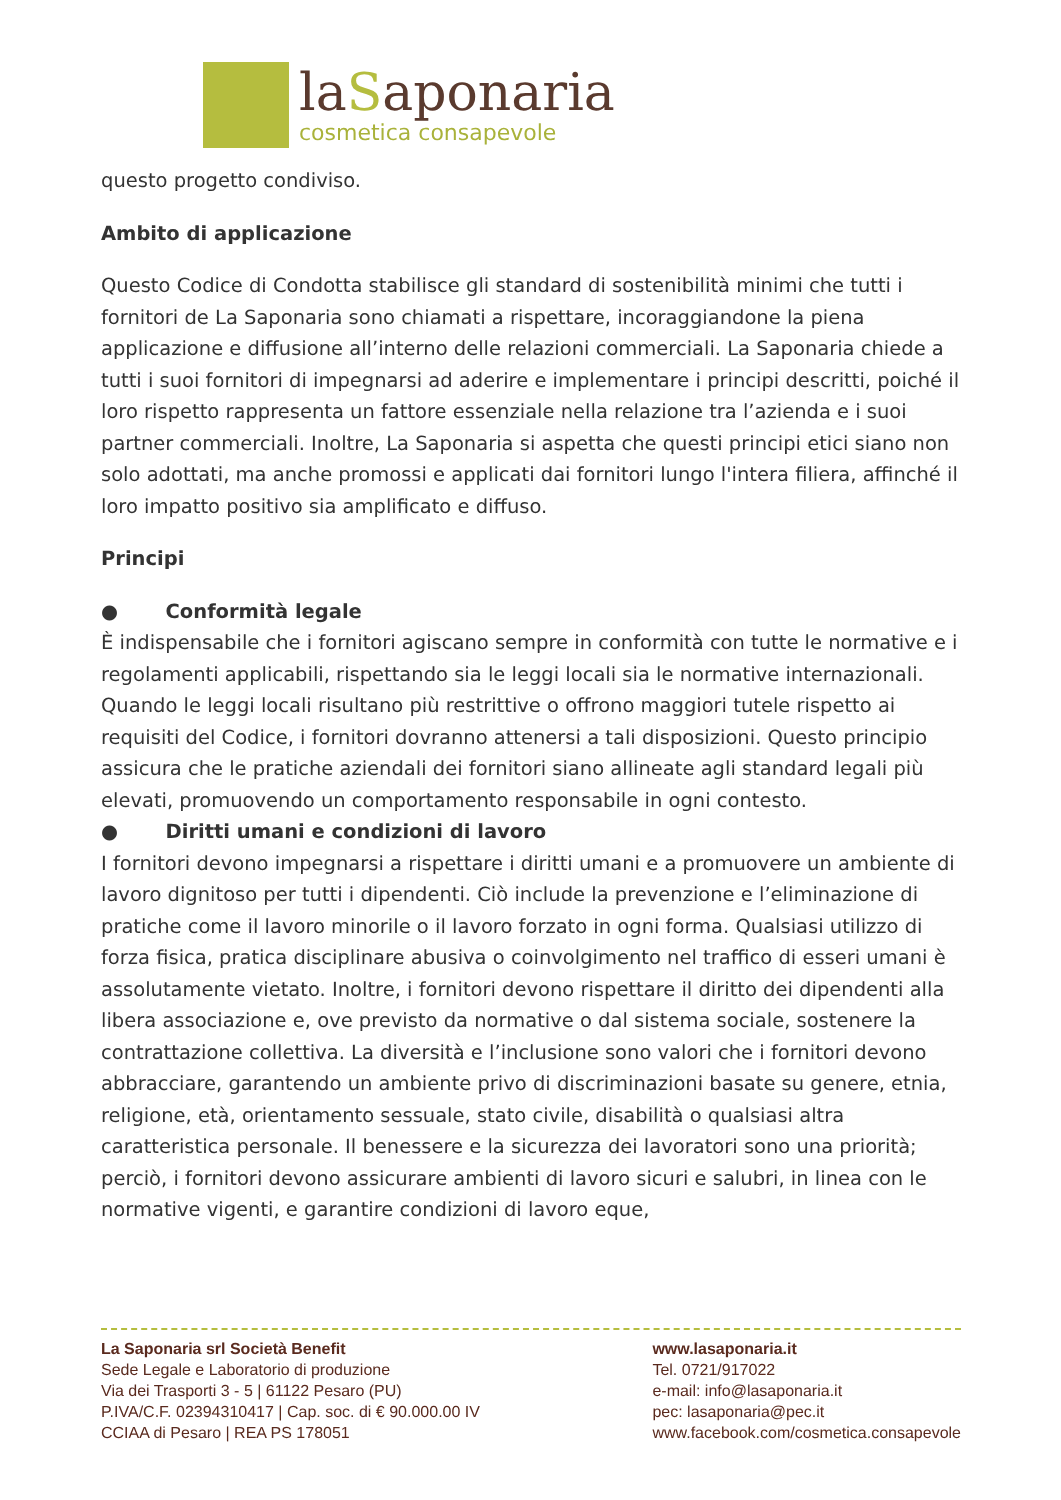laSaponaria
cosmetica consapevole
questo progetto condiviso.
Ambito di applicazione
Questo Codice di Condotta stabilisce gli standard di sostenibilità minimi che tutti i fornitori de La Saponaria sono chiamati a rispettare, incoraggiandone la piena applicazione e diffusione all’interno delle relazioni commerciali. La Saponaria chiede a tutti i suoi fornitori di impegnarsi ad aderire e implementare i principi descritti, poiché il loro rispetto rappresenta un fattore essenziale nella relazione tra l’azienda e i suoi partner commerciali. Inoltre, La Saponaria si aspetta che questi principi etici siano non solo adottati, ma anche promossi e applicati dai fornitori lungo l'intera filiera, affinché il loro impatto positivo sia amplificato e diffuso.
Principi
● Conformità legale
È indispensabile che i fornitori agiscano sempre in conformità con tutte le normative e i regolamenti applicabili, rispettando sia le leggi locali sia le normative internazionali. Quando le leggi locali risultano più restrittive o offrono maggiori tutele rispetto ai requisiti del Codice, i fornitori dovranno attenersi a tali disposizioni. Questo principio assicura che le pratiche aziendali dei fornitori siano allineate agli standard legali più elevati, promuovendo un comportamento responsabile in ogni contesto.
● Diritti umani e condizioni di lavoro
I fornitori devono impegnarsi a rispettare i diritti umani e a promuovere un ambiente di lavoro dignitoso per tutti i dipendenti. Ciò include la prevenzione e l’eliminazione di pratiche come il lavoro minorile o il lavoro forzato in ogni forma. Qualsiasi utilizzo di forza fisica, pratica disciplinare abusiva o coinvolgimento nel traffico di esseri umani è assolutamente vietato. Inoltre, i fornitori devono rispettare il diritto dei dipendenti alla libera associazione e, ove previsto da normative o dal sistema sociale, sostenere la contrattazione collettiva. La diversità e l’inclusione sono valori che i fornitori devono abbracciare, garantendo un ambiente privo di discriminazioni basate su genere, etnia, religione, età, orientamento sessuale, stato civile, disabilità o qualsiasi altra caratteristica personale. Il benessere e la sicurezza dei lavoratori sono una priorità; perciò, i fornitori devono assicurare ambienti di lavoro sicuri e salubri, in linea con le normative vigenti, e garantire condizioni di lavoro eque,
La Saponaria srl Società Benefit
Sede Legale e Laboratorio di produzione
Via dei Trasporti 3 - 5 | 61122 Pesaro (PU)
P.IVA/C.F. 02394310417 | Cap. soc. di € 90.000.00 IV
CCIAA di Pesaro | REA PS 178051
www.lasaponaria.it
Tel. 0721/917022
e-mail: info@lasaponaria.it
pec: lasaponaria@pec.it
www.facebook.com/cosmetica.consapevole